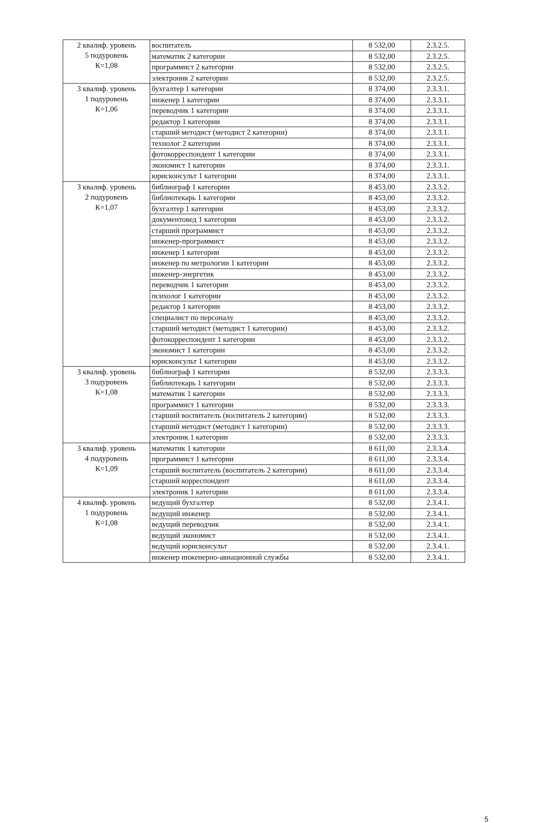| 2 квалиф. уровень 5 подуровень К=1,08 | воспитатель | 8 532,00 | 2.3.2.5. |
| | математик 2 категории | 8 532,00 | 2.3.2.5. |
| | программист 2 категории | 8 532,00 | 2.3.2.5. |
| | электроник 2 категории | 8 532,00 | 2.3.2.5. |
| 3 квалиф. уровень 1 подуровень К=1,06 | бухгалтер 1 категории | 8 374,00 | 2.3.3.1. |
| | инженер 1 категории | 8 374,00 | 2.3.3.1. |
| | переводчик 1 категории | 8 374,00 | 2.3.3.1. |
| | редактор 1 категории | 8 374,00 | 2.3.3.1. |
| | старший методист (методист 2 категории) | 8 374,00 | 2.3.3.1. |
| | технолог 2 категории | 8 374,00 | 2.3.3.1. |
| | фотокорреспондент 1 категории | 8 374,00 | 2.3.3.1. |
| | экономист 1 категории | 8 374,00 | 2.3.3.1. |
| | юрисконсульт 1 категории | 8 374,00 | 2.3.3.1. |
| 3 квалиф. уровень 2 подуровень К=1,07 | библиограф 1 категории | 8 453,00 | 2.3.3.2. |
| | библиотекарь 1 категории | 8 453,00 | 2.3.3.2. |
| | бухгалтер 1 категории | 8 453,00 | 2.3.3.2. |
| | документовед 1 категории | 8 453,00 | 2.3.3.2. |
| | старший программист | 8 453,00 | 2.3.3.2. |
| | инженер-программист | 8 453,00 | 2.3.3.2. |
| | инженер 1 категории | 8 453,00 | 2.3.3.2. |
| | инженер по метрологии 1 категории | 8 453,00 | 2.3.3.2. |
| | инженер-энергетик | 8 453,00 | 2.3.3.2. |
| | переводчик 1 категории | 8 453,00 | 2.3.3.2. |
| | психолог 1 категории | 8 453,00 | 2.3.3.2. |
| | редактор 1 категории | 8 453,00 | 2.3.3.2. |
| | специалист по персоналу | 8 453,00 | 2.3.3.2. |
| | старший методист (методист 1 категории) | 8 453,00 | 2.3.3.2. |
| | фотокорреспондент 1 категории | 8 453,00 | 2.3.3.2. |
| | экономист 1 категории | 8 453,00 | 2.3.3.2. |
| | юрисконсульт 1 категории | 8 453,00 | 2.3.3.2. |
| 3 квалиф. уровень 3 подуровень К=1,08 | библиограф 1 категории | 8 532,00 | 2.3.3.3. |
| | библиотекарь 1 категории | 8 532,00 | 2.3.3.3. |
| | математик 1 категории | 8 532,00 | 2.3.3.3. |
| | программист 1 категории | 8 532,00 | 2.3.3.3. |
| | старший воспитатель (воспитатель 2 категории) | 8 532,00 | 2.3.3.3. |
| | старший методист (методист 1 категории) | 8 532,00 | 2.3.3.3. |
| | электроник 1 категории | 8 532,00 | 2.3.3.3. |
| 3 квалиф. уровень 4 подуровень К=1,09 | математик 1 категории | 8 611,00 | 2.3.3.4. |
| | программист 1 категории | 8 611,00 | 2.3.3.4. |
| | старший воспитатель (воспитатель 2 категории) | 8 611,00 | 2.3.3.4. |
| | старший корреспондент | 8 611,00 | 2.3.3.4. |
| | электроник 1 категории | 8 611,00 | 2.3.3.4. |
| 4 квалиф. уровень 1 подуровень К=1,08 | ведущий бухгалтер | 8 532,00 | 2.3.4.1. |
| | ведущий инженер | 8 532,00 | 2.3.4.1. |
| | ведущий переводчик | 8 532,00 | 2.3.4.1. |
| | ведущий экономист | 8 532,00 | 2.3.4.1. |
| | ведущий юрисконсульт | 8 532,00 | 2.3.4.1. |
| | инженер инженерно-авиационной службы | 8 532,00 | 2.3.4.1. |
5